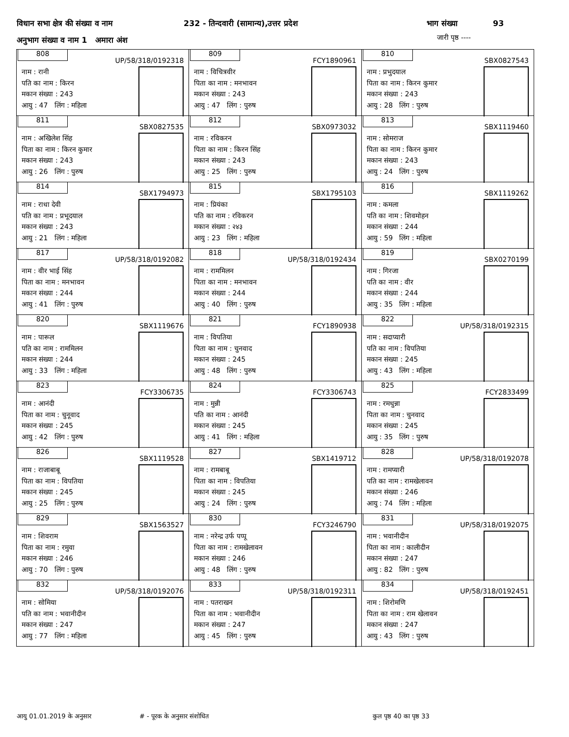विधान सभा क्षेत्र की संख्या व नाम 232 - तिन्दवारी (सामान्य),उत्तर प्रदेश भाग संख्या 93
अनुभाग संख्या व नाम 1 अमारा अंश
जारी पृष्ठ ----
| 808 UP/58/318/0192318 नाम : रानी पति का नाम : किरन मकान संख्या : 243 आयु : 47 लिंग : महिला | 809 FCY1890961 नाम : विचित्रवीर पिता का नाम : मनभावन मकान संख्या : 243 आयु : 47 लिंग : पुरुष | 810 SBX0827543 नाम : प्रभुदयाल पिता का नाम : किरन कुमार मकान संख्या : 243 आयु : 28 लिंग : पुरुष |
| 811 SBX0827535 नाम : अखिलेश सिंह पिता का नाम : किरन कुमार मकान संख्या : 243 आयु : 26 लिंग : पुरुष | 812 SBX0973032 नाम : रविकरन पिता का नाम : किरन सिंह मकान संख्या : 243 आयु : 25 लिंग : पुरुष | 813 SBX1119460 नाम : सोमराज पिता का नाम : किरन कुमार मकान संख्या : 243 आयु : 24 लिंग : पुरुष |
| 814 SBX1794973 नाम : राधा देवी पति का नाम : प्रभूदयाल मकान संख्या : 243 आयु : 21 लिंग : महिला | 815 SBX1795103 नाम : प्रियंका पति का नाम : रविकरन मकान संख्या : २४३ आयु : 23 लिंग : महिला | 816 SBX1119262 नाम : कमला पति का नाम : शिवमोहन मकान संख्या : 244 आयु : 59 लिंग : महिला |
| 817 UP/58/318/0192082 नाम : वीर भाई सिंह पिता का नाम : मनभावन मकान संख्या : 244 आयु : 41 लिंग : पुरुष | 818 UP/58/318/0192434 नाम : राममिलन पिता का नाम : मनभावन मकान संख्या : 244 आयु : 40 लिंग : पुरुष | 819 SBX0270199 नाम : गिरजा पति का नाम : वीर मकान संख्या : 244 आयु : 35 लिंग : महिला |
| 820 SBX1119676 नाम : पारूल पति का नाम : राममिलन मकान संख्या : 244 आयु : 33 लिंग : महिला | 821 FCY1890938 नाम : विपतिया पिता का नाम : चुनवाद मकान संख्या : 245 आयु : 48 लिंग : पुरुष | 822 UP/58/318/0192315 नाम : सदाप्यारी पति का नाम : विपतिया मकान संख्या : 245 आयु : 43 लिंग : महिला |
| 823 FCY3306735 नाम : आनंदी पिता का नाम : चुनूवाद मकान संख्या : 245 आयु : 42 लिंग : पुरुष | 824 FCY3306743 नाम : मुन्नी पति का नाम : आनंदी मकान संख्या : 245 आयु : 41 लिंग : महिला | 825 FCY2833499 नाम : रमधुन्ना पिता का नाम : चुनवाद मकान संख्या : 245 आयु : 35 लिंग : पुरुष |
| 826 SBX1119528 नाम : राजाबाबू पिता का नाम : विपतिया मकान संख्या : 245 आयु : 25 लिंग : पुरुष | 827 SBX1419712 नाम : रामबाबू पिता का नाम : विपतिया मकान संख्या : 245 आयु : 24 लिंग : पुरुष | 828 UP/58/318/0192078 नाम : रामप्यारी पति का नाम : रामखेलावन मकान संख्या : 246 आयु : 74 लिंग : महिला |
| 829 SBX1563527 नाम : शिवराम पिता का नाम : रमुवा मकान संख्या : 246 आयु : 70 लिंग : पुरुष | 830 FCY3246790 नाम : नरेन्द्र उर्फ पप्पू पिता का नाम : रामखेलावन मकान संख्या : 246 आयु : 48 लिंग : पुरुष | 831 UP/58/318/0192075 नाम : भवानीदीन पिता का नाम : कालीदीन मकान संख्या : 247 आयु : 82 लिंग : पुरुष |
| 832 UP/58/318/0192076 नाम : सोमिया पति का नाम : भवानीदीन मकान संख्या : 247 आयु : 77 लिंग : महिला | 833 UP/58/318/0192311 नाम : पतराखन पिता का नाम : भवानीदीन मकान संख्या : 247 आयु : 45 लिंग : पुरुष | 834 UP/58/318/0192451 नाम : शिरोमणि पिता का नाम : राम खेलावन मकान संख्या : 247 आयु : 43 लिंग : पुरुष |
आयु 01.01.2019 के अनुसार # - पूरक के अनुसार संशोधित कुल पृष्ठ 40 का पृष्ठ 33